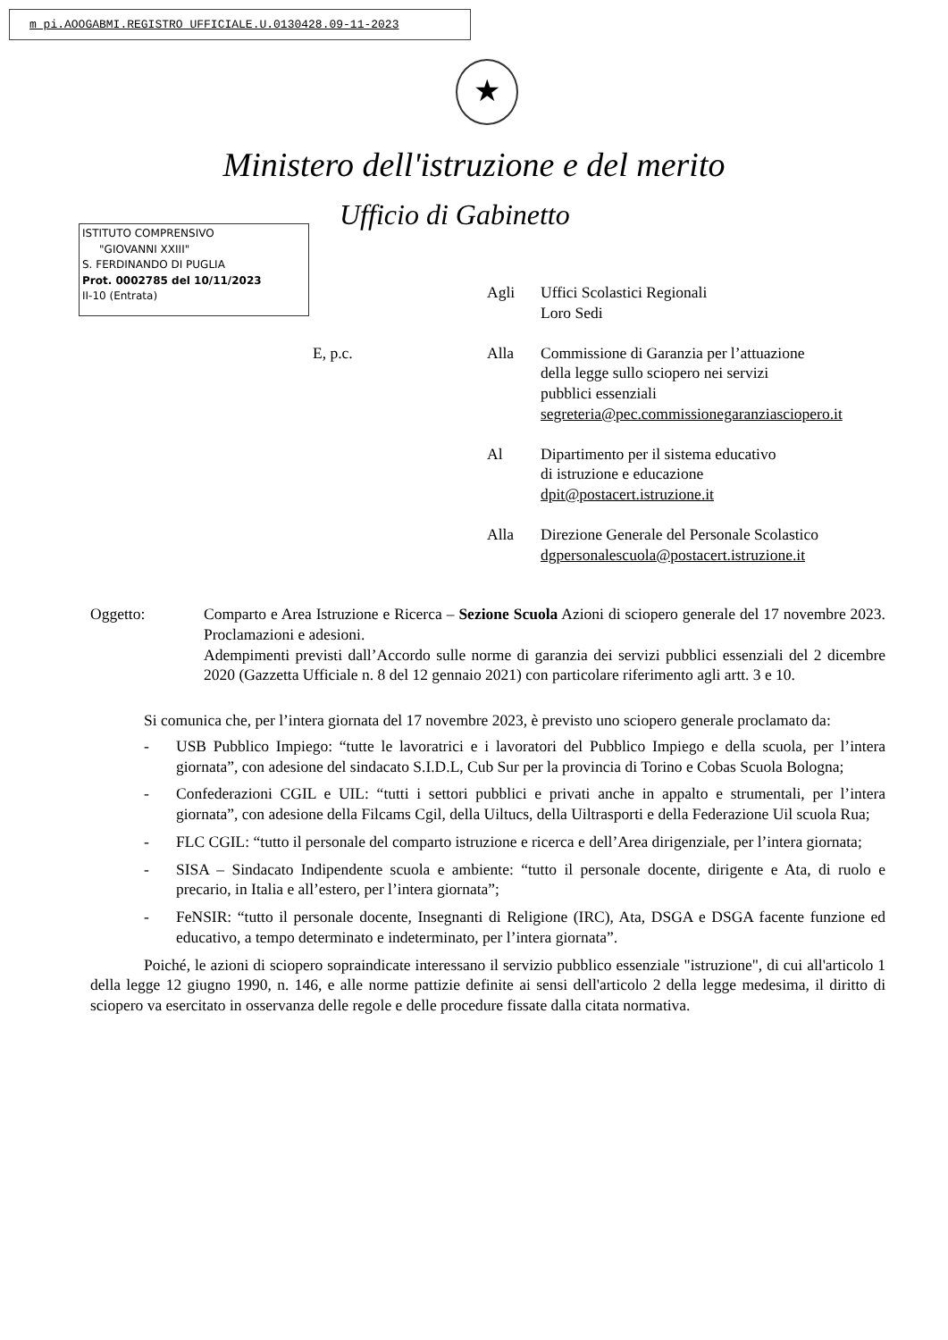m pi.AOOGABMI.REGISTRO UFFICIALE.U.0130428.09-11-2023
★
Ministero dell'istruzione e del merito
Ufficio di Gabinetto
ISTITUTO COMPRENSIVO
"GIOVANNI XXIII"
S. FERDINANDO DI PUGLIA
Prot. 0002785 del 10/11/2023
II-10 (Entrata)
Agli Uffici Scolastici Regionali
Loro Sedi
E, p.c. Alla Commissione di Garanzia per l’attuazione
della legge sullo sciopero nei servizi
pubblici essenziali
segreteria@pec.commissionegaranziasciopero.it
Al Dipartimento per il sistema educativo
di istruzione e educazione
dpit@postacert.istruzione.it
Alla Direzione Generale del Personale Scolastico
dgpersonalescuola@postacert.istruzione.it
Oggetto: Comparto e Area Istruzione e Ricerca – Sezione Scuola Azioni di sciopero generale del 17 novembre 2023. Proclamazioni e adesioni.
Adempimenti previsti dall’Accordo sulle norme di garanzia dei servizi pubblici essenziali del 2 dicembre 2020 (Gazzetta Ufficiale n. 8 del 12 gennaio 2021) con particolare riferimento agli artt. 3 e 10.
Si comunica che, per l’intera giornata del 17 novembre 2023, è previsto uno sciopero generale proclamato da:
- USB Pubblico Impiego: “tutte le lavoratrici e i lavoratori del Pubblico Impiego e della scuola, per l’intera giornata”, con adesione del sindacato S.I.D.L, Cub Sur per la provincia di Torino e Cobas Scuola Bologna;
- Confederazioni CGIL e UIL: “tutti i settori pubblici e privati anche in appalto e strumentali, per l’intera giornata”, con adesione della Filcams Cgil, della Uiltucs, della Uiltrasporti e della Federazione Uil scuola Rua;
- FLC CGIL: “tutto il personale del comparto istruzione e ricerca e dell’Area dirigenziale, per l’intera giornata;
- SISA – Sindacato Indipendente scuola e ambiente: “tutto il personale docente, dirigente e Ata, di ruolo e precario, in Italia e all’estero, per l’intera giornata”;
- FeNSIR: “tutto il personale docente, Insegnanti di Religione (IRC), Ata, DSGA e DSGA facente funzione ed educativo, a tempo determinato e indeterminato, per l’intera giornata”.
Poiché, le azioni di sciopero sopraindicate interessano il servizio pubblico essenziale "istruzione", di cui all'articolo 1 della legge 12 giugno 1990, n. 146, e alle norme pattizie definite ai sensi dell'articolo 2 della legge medesima, il diritto di sciopero va esercitato in osservanza delle regole e delle procedure fissate dalla citata normativa.